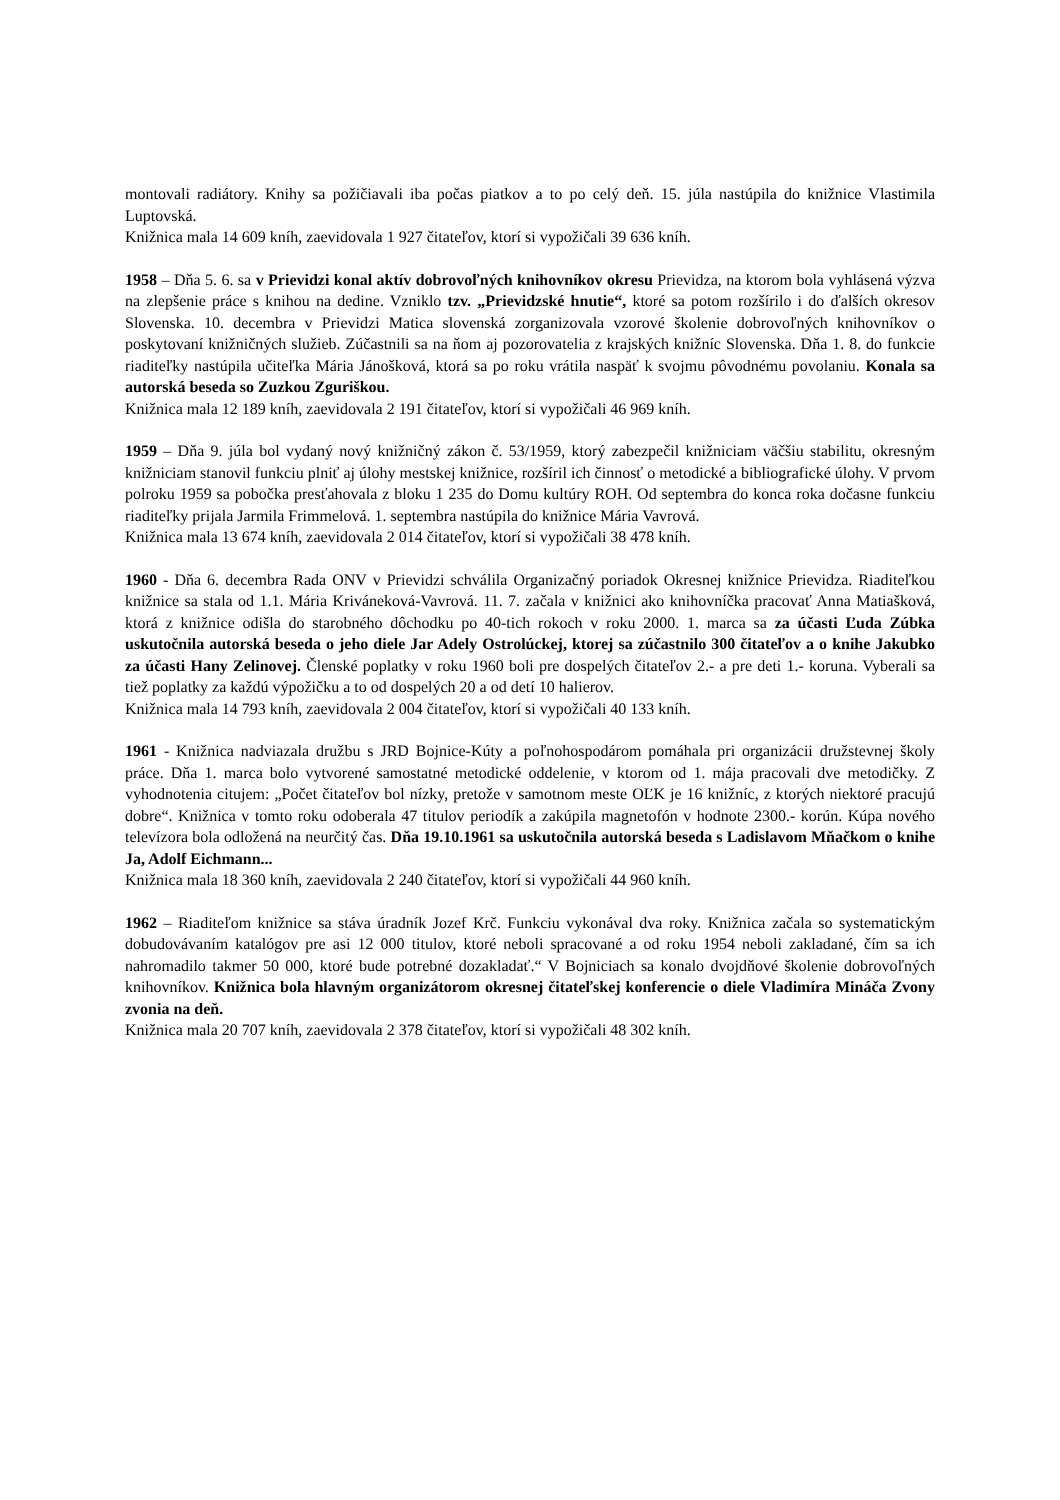montovali radiátory. Knihy sa požičiavali iba počas piatkov a to po celý deň. 15. júla nastúpila do knižnice Vlastimila Luptovská.
Knižnica mala 14 609 kníh, zaevidovala 1 927 čitateľov, ktorí si vypožičali 39 636 kníh.
1958 – Dňa 5. 6. sa v Prievidzi konal aktív dobrovoľných knihovníkov okresu Prievidza, na ktorom bola vyhlásená výzva na zlepšenie práce s knihou na dedine. Vzniklo tzv. „Prievidzské hnutie“, ktoré sa potom rozšírilo i do ďalších okresov Slovenska. 10. decembra v Prievidzi Matica slovenská zorganizovala vzorové školenie dobrovoľných knihovníkov o poskytovaní knižničných služieb. Zúčastnili sa na ňom aj pozorovatelia z krajských knižníc Slovenska. Dňa 1. 8. do funkcie riaditeľky nastúpila učiteľka Mária Jánošková, ktorá sa po roku vrátila naspäť k svojmu pôvodnému povolaniu. Konala sa autorská beseda so Zuzkou Zguriškou.
Knižnica mala 12 189 kníh, zaevidovala 2 191 čitateľov, ktorí si vypožičali 46 969 kníh.
1959 – Dňa 9. júla bol vydaný nový knižničný zákon č. 53/1959, ktorý zabezpečil knižniciam väčšiu stabilitu, okresným knižniciam stanovil funkciu plniť aj úlohy mestskej knižnice, rozšíril ich činnosť o metodické a bibliografické úlohy. V prvom polroku 1959 sa pobočka presťahovala z bloku 1 235 do Domu kultúry ROH. Od septembra do konca roka dočasne funkciu riaditeľky prijala Jarmila Frimmelová. 1. septembra nastúpila do knižnice Mária Vavrová.
Knižnica mala 13 674 kníh, zaevidovala 2 014 čitateľov, ktorí si vypožičali 38 478 kníh.
1960 - Dňa 6. decembra Rada ONV v Prievidzi schválila Organizačný poriadok Okresnej knižnice Prievidza. Riaditeľkou knižnice sa stala od 1.1. Mária Kriváneková-Vavrová. 11. 7. začala v knižnici ako knihovníčka pracovať Anna Matiašková, ktorá z knižnice odišla do starobného dôchodku po 40-tich rokoch v roku 2000. 1. marca sa za účasti Ľuda Zúbka uskutočnila autorská beseda o jeho diele Jar Adely Ostrolúckej, ktorej sa zúčastnilo 300 čitateľov a o knihe Jakubko za účasti Hany Zelinovej. Členské poplatky v roku 1960 boli pre dospelých čitateľov 2.- a pre deti 1.- koruna. Vyberali sa tiež poplatky za každú výpožičku a to od dospelých 20 a od detí 10 halierov.
Knižnica mala 14 793 kníh, zaevidovala 2 004 čitateľov, ktorí si vypožičali 40 133 kníh.
1961 - Knižnica nadviazala družbu s JRD Bojnice-Kúty a poľnohospodárom pomáhala pri organizácii družstevnej školy práce. Dňa 1. marca bolo vytvorené samostatné metodické oddelenie, v ktorom od 1. mája pracovali dve metodičky. Z vyhodnotenia citujem: „Počet čitateľov bol nízky, pretože v samotnom meste OĽK je 16 knižníc, z ktorých niektoré pracujú dobre“. Knižnica v tomto roku odoberala 47 titulov periodík a zakúpila magnetofón v hodnote 2300.- korún. Kúpa nového televízora bola odložená na neurčitý čas. Dňa 19.10.1961 sa uskutočnila autorská beseda s Ladislavom Mňačkom o knihe Ja, Adolf Eichmann...
Knižnica mala 18 360 kníh, zaevidovala 2 240 čitateľov, ktorí si vypožičali 44 960 kníh.
1962 – Riaditeľom knižnice sa stáva úradník Jozef Krč. Funkciu vykonával dva roky. Knižnica začala so systematickým dobudovávaním katalógov pre asi 12 000 titulov, ktoré neboli spracované a od roku 1954 neboli zakladané, čím sa ich nahromadilo takmer 50 000, ktoré bude potrebné dozakladať.“ V Bojniciach sa konalo dvojdňové školenie dobrovoľných knihovníkov. Knižnica bola hlavným organizátorom okresnej čitateľskej konferencie o diele Vladimíra Mináča Zvony zvonia na deň.
Knižnica mala 20 707 kníh, zaevidovala 2 378 čitateľov, ktorí si vypožičali 48 302 kníh.